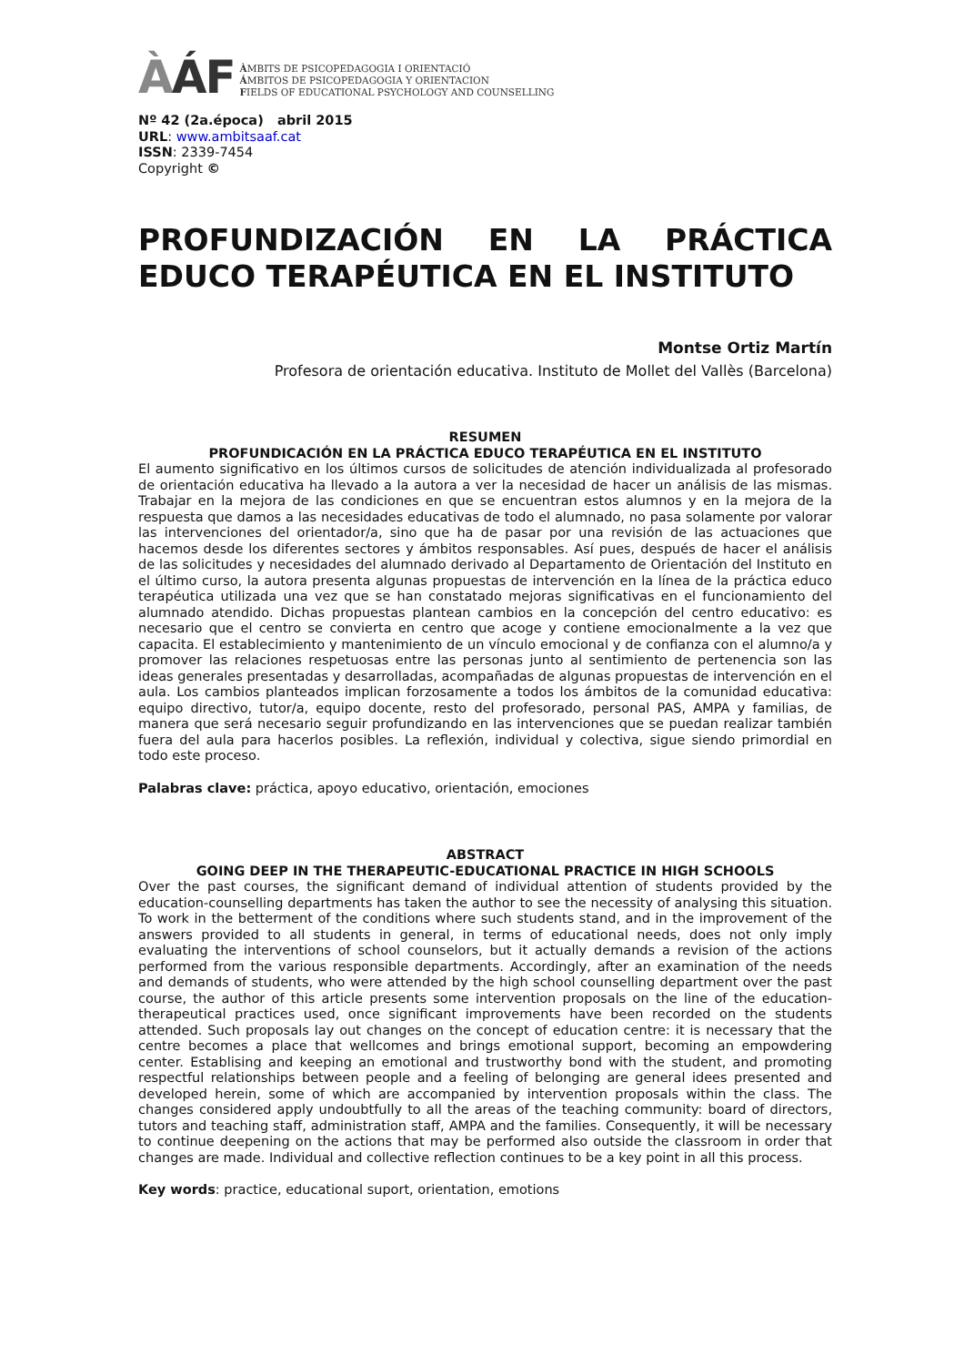ÀÁF
ÀMBITS DE PSICOPEDAGOGIA I ORIENTACIÓ
ÁMBITOS DE PSICOPEDAGOGIA Y ORIENTACION
FIELDS OF EDUCATIONAL PSYCHOLOGY AND COUNSELLING
Nº 42 (2a.época) abril 2015
URL: www.ambitsaaf.cat
ISSN: 2339-7454
Copyright ©
PROFUNDIZACIÓN EN LA PRÁCTICA EDUCO TERAPÉUTICA EN EL INSTITUTO
Montse Ortiz Martín
Profesora de orientación educativa. Instituto de Mollet del Vallès (Barcelona)
RESUMEN
PROFUNDICACIÓN EN LA PRÁCTICA EDUCO TERAPÉUTICA EN EL INSTITUTO
El aumento significativo en los últimos cursos de solicitudes de atención individualizada al profesorado de orientación educativa ha llevado a la autora a ver la necesidad de hacer un análisis de las mismas. Trabajar en la mejora de las condiciones en que se encuentran estos alumnos y en la mejora de la respuesta que damos a las necesidades educativas de todo el alumnado, no pasa solamente por valorar las intervenciones del orientador/a, sino que ha de pasar por una revisión de las actuaciones que hacemos desde los diferentes sectores y ámbitos responsables. Así pues, después de hacer el análisis de las solicitudes y necesidades del alumnado derivado al Departamento de Orientación del Instituto en el último curso, la autora presenta algunas propuestas de intervención en la línea de la práctica educo terapéutica utilizada una vez que se han constatado mejoras significativas en el funcionamiento del alumnado atendido. Dichas propuestas plantean cambios en la concepción del centro educativo: es necesario que el centro se convierta en centro que acoge y contiene emocionalmente a la vez que capacita. El establecimiento y mantenimiento de un vínculo emocional y de confianza con el alumno/a y promover las relaciones respetuosas entre las personas junto al sentimiento de pertenencia son las ideas generales presentadas y desarrolladas, acompañadas de algunas propuestas de intervención en el aula. Los cambios planteados implican forzosamente a todos los ámbitos de la comunidad educativa: equipo directivo, tutor/a, equipo docente, resto del profesorado, personal PAS, AMPA y familias, de manera que será necesario seguir profundizando en las intervenciones que se puedan realizar también fuera del aula para hacerlos posibles. La reflexión, individual y colectiva, sigue siendo primordial en todo este proceso.
Palabras clave: práctica, apoyo educativo, orientación, emociones
ABSTRACT
GOING DEEP IN THE THERAPEUTIC-EDUCATIONAL PRACTICE IN HIGH SCHOOLS
Over the past courses, the significant demand of individual attention of students provided by the education-counselling departments has taken the author to see the necessity of analysing this situation. To work in the betterment of the conditions where such students stand, and in the improvement of the answers provided to all students in general, in terms of educational needs, does not only imply evaluating the interventions of school counselors, but it actually demands a revision of the actions performed from the various responsible departments. Accordingly, after an examination of the needs and demands of students, who were attended by the high school counselling department over the past course, the author of this article presents some intervention proposals on the line of the education-therapeutical practices used, once significant improvements have been recorded on the students attended. Such proposals lay out changes on the concept of education centre: it is necessary that the centre becomes a place that wellcomes and brings emotional support, becoming an empowdering center. Establising and keeping an emotional and trustworthy bond with the student, and promoting respectful relationships between people and a feeling of belonging are general idees presented and developed herein, some of which are accompanied by intervention proposals within the class. The changes considered apply undoubtfully to all the areas of the teaching community: board of directors, tutors and teaching staff, administration staff, AMPA and the families. Consequently, it will be necessary to continue deepening on the actions that may be performed also outside the classroom in order that changes are made. Individual and collective reflection continues to be a key point in all this process.
Key words: practice, educational suport, orientation, emotions